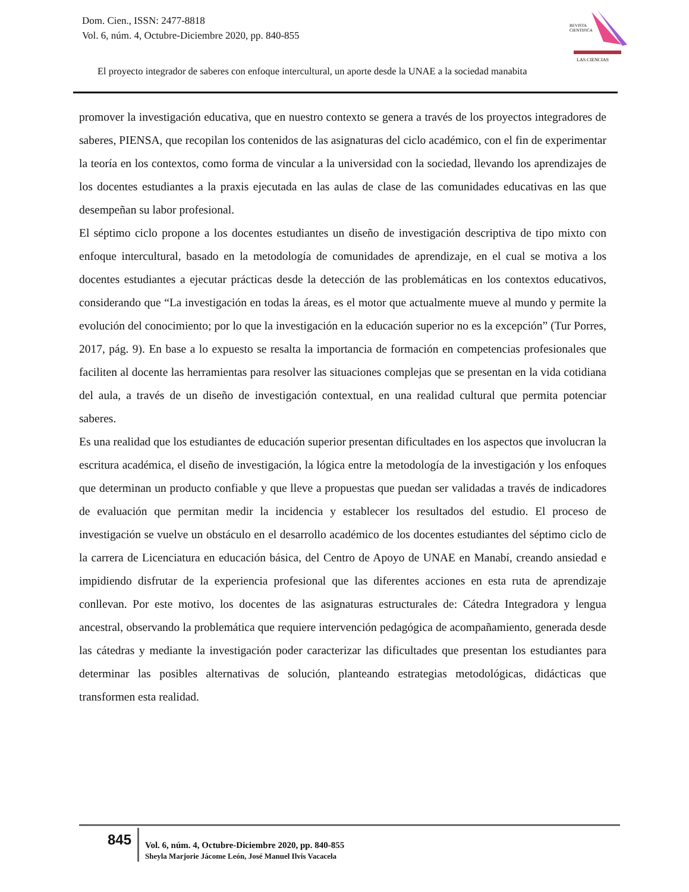Dom. Cien., ISSN: 2477-8818
Vol. 6, núm. 4, Octubre-Diciembre 2020, pp. 840-855
REVISTA
CIENTIFICA
LAS CIENCIAS
El proyecto integrador de saberes con enfoque intercultural, un aporte desde la UNAE a la sociedad manabita
promover la investigación educativa, que en nuestro contexto se genera a través de los proyectos integradores de saberes, PIENSA, que recopilan los contenidos de las asignaturas del ciclo académico, con el fin de experimentar la teoría en los contextos, como forma de vincular a la universidad con la sociedad, llevando los aprendizajes de los docentes estudiantes a la praxis ejecutada en las aulas de clase de las comunidades educativas en las que desempeñan su labor profesional.
El séptimo ciclo propone a los docentes estudiantes un diseño de investigación descriptiva de tipo mixto con enfoque intercultural, basado en la metodología de comunidades de aprendizaje, en el cual se motiva a los docentes estudiantes a ejecutar prácticas desde la detección de las problemáticas en los contextos educativos, considerando que “La investigación en todas la áreas, es el motor que actualmente mueve al mundo y permite la evolución del conocimiento; por lo que la investigación en la educación superior no es la excepción” (Tur Porres, 2017, pág. 9). En base a lo expuesto se resalta la importancia de formación en competencias profesionales que faciliten al docente las herramientas para resolver las situaciones complejas que se presentan en la vida cotidiana del aula, a través de un diseño de investigación contextual, en una realidad cultural que permita potenciar saberes.
Es una realidad que los estudiantes de educación superior presentan dificultades en los aspectos que involucran la escritura académica, el diseño de investigación, la lógica entre la metodología de la investigación y los enfoques que determinan un producto confiable y que lleve a propuestas que puedan ser validadas a través de indicadores de evaluación que permitan medir la incidencia y establecer los resultados del estudio. El proceso de investigación se vuelve un obstáculo en el desarrollo académico de los docentes estudiantes del séptimo ciclo de la carrera de Licenciatura en educación básica, del Centro de Apoyo de UNAE en Manabí, creando ansiedad e impidiendo disfrutar de la experiencia profesional que las diferentes acciones en esta ruta de aprendizaje conllevan. Por este motivo, los docentes de las asignaturas estructurales de: Cátedra Integradora y lengua ancestral, observando la problemática que requiere intervención pedagógica de acompañamiento, generada desde las cátedras y mediante la investigación poder caracterizar las dificultades que presentan los estudiantes para determinar las posibles alternativas de solución, planteando estrategias metodológicas, didácticas que transformen esta realidad.
845
Vol. 6, núm. 4, Octubre-Diciembre 2020, pp. 840-855
Sheyla Marjorie Jácome León, José Manuel Ilvis Vacacela